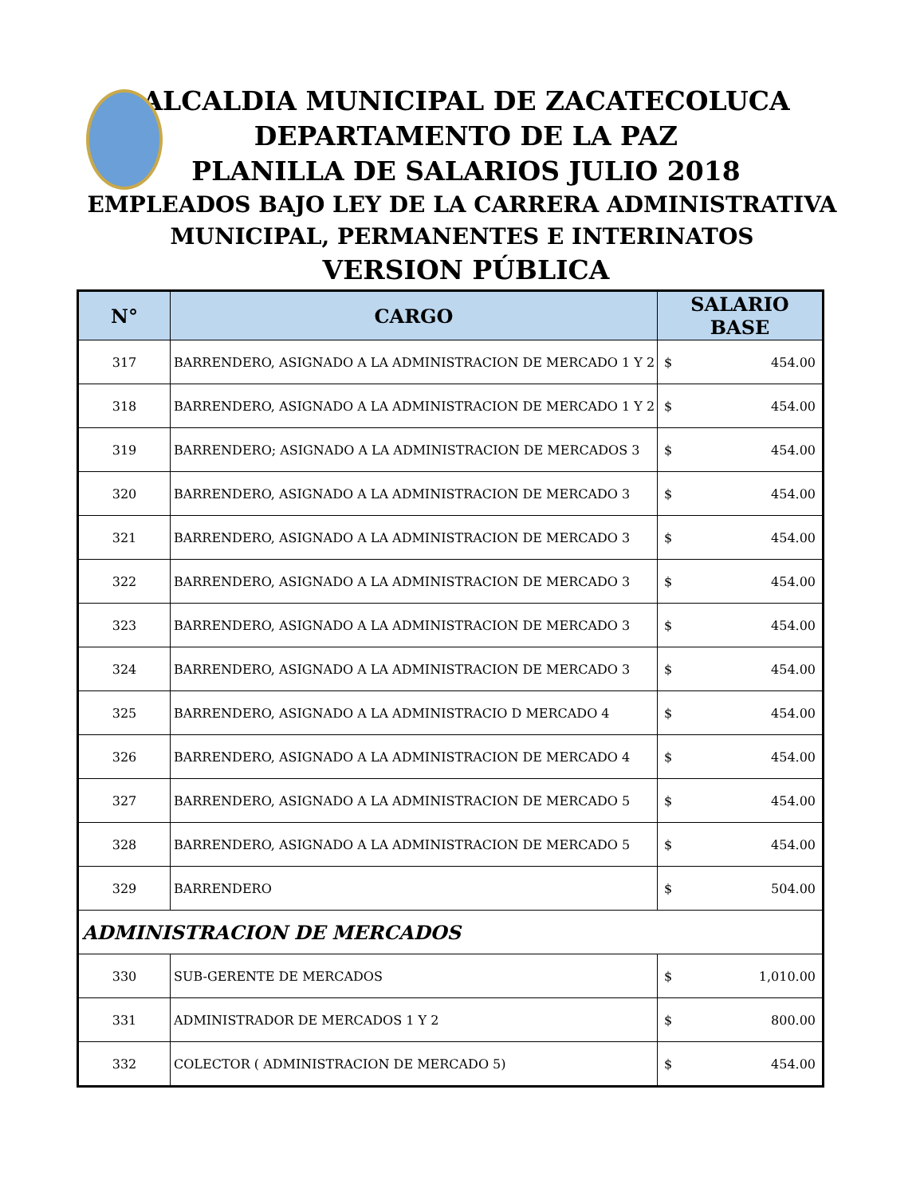ALCALDIA MUNICIPAL DE ZACATECOLUCA
DEPARTAMENTO DE LA PAZ
PLANILLA DE SALARIOS JULIO 2018
EMPLEADOS BAJO LEY DE LA CARRERA ADMINISTRATIVA
MUNICIPAL, PERMANENTES E INTERINATOS
VERSION PÚBLICA
| N° | CARGO | SALARIO BASE |
| --- | --- | --- |
| 317 | BARRENDERO, ASIGNADO A LA ADMINISTRACION DE MERCADO 1 Y 2 | $ 454.00 |
| 318 | BARRENDERO, ASIGNADO A LA ADMINISTRACION DE MERCADO 1 Y 2 | $ 454.00 |
| 319 | BARRENDERO; ASIGNADO A LA ADMINISTRACION DE MERCADOS 3 | $ 454.00 |
| 320 | BARRENDERO, ASIGNADO A LA ADMINISTRACION DE MERCADO 3 | $ 454.00 |
| 321 | BARRENDERO, ASIGNADO A LA ADMINISTRACION DE MERCADO 3 | $ 454.00 |
| 322 | BARRENDERO, ASIGNADO A LA ADMINISTRACION DE MERCADO 3 | $ 454.00 |
| 323 | BARRENDERO, ASIGNADO A LA ADMINISTRACION DE MERCADO 3 | $ 454.00 |
| 324 | BARRENDERO, ASIGNADO A LA ADMINISTRACION DE MERCADO 3 | $ 454.00 |
| 325 | BARRENDERO, ASIGNADO A LA ADMINISTRACIO D MERCADO 4 | $ 454.00 |
| 326 | BARRENDERO, ASIGNADO A LA ADMINISTRACION DE MERCADO 4 | $ 454.00 |
| 327 | BARRENDERO, ASIGNADO A LA ADMINISTRACION DE MERCADO 5 | $ 454.00 |
| 328 | BARRENDERO, ASIGNADO A LA ADMINISTRACION DE MERCADO 5 | $ 454.00 |
| 329 | BARRENDERO | $ 504.00 |
| ADMINISTRACION DE MERCADOS | | |
| 330 | SUB-GERENTE DE MERCADOS | $ 1,010.00 |
| 331 | ADMINISTRADOR DE MERCADOS 1 Y 2 | $ 800.00 |
| 332 | COLECTOR ( ADMINISTRACION DE MERCADO 5) | $ 454.00 |